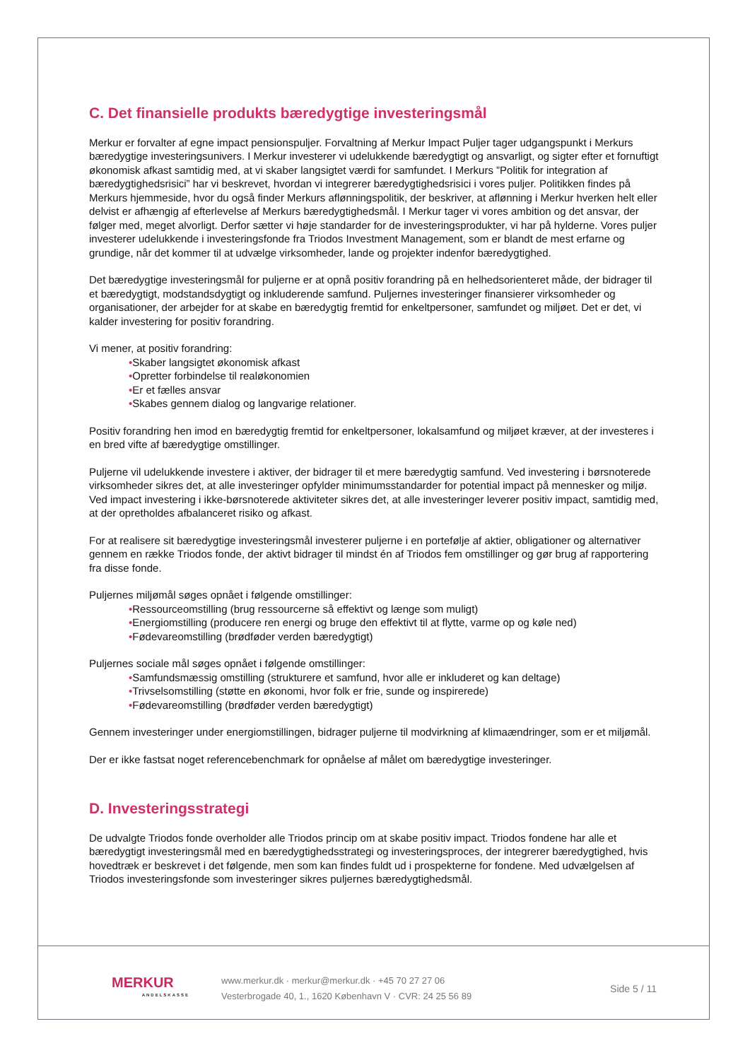C. Det finansielle produkts bæredygtige investeringsmål
Merkur er forvalter af egne impact pensionspuljer. Forvaltning af Merkur Impact Puljer tager udgangspunkt i Merkurs bæredygtige investeringsunivers. I Merkur investerer vi udelukkende bæredygtigt og ansvarligt, og sigter efter et fornuftigt økonomisk afkast samtidig med, at vi skaber langsigtet værdi for samfundet. I Merkurs ”Politik for integration af bæredygtighedsrisici” har vi beskrevet, hvordan vi integrerer bæredygtighedsrisici i vores puljer. Politikken findes på Merkurs hjemmeside, hvor du også finder Merkurs aflønningspolitik, der beskriver, at aflønning i Merkur hverken helt eller delvist er afhængig af efterlevelse af Merkurs bæredygtighedsmål. I Merkur tager vi vores ambition og det ansvar, der følger med, meget alvorligt. Derfor sætter vi høje standarder for de investeringsprodukter, vi har på hylderne. Vores puljer investerer udelukkende i investeringsfonde fra Triodos Investment Management, som er blandt de mest erfarne og grundige, når det kommer til at udvælge virksomheder, lande og projekter indenfor bæredygtighed.
Det bæredygtige investeringsmål for puljerne er at opnå positiv forandring på en helhedsorienteret måde, der bidrager til et bæredygtigt, modstandsdygtigt og inkluderende samfund. Puljernes investeringer finansierer virksomheder og organisationer, der arbejder for at skabe en bæredygtig fremtid for enkeltpersoner, samfundet og miljøet. Det er det, vi kalder investering for positiv forandring.
Vi mener, at positiv forandring:
•Skaber langsigtet økonomisk afkast
•Opretter forbindelse til realøkonomien
•Er et fælles ansvar
•Skabes gennem dialog og langvarige relationer.
Positiv forandring hen imod en bæredygtig fremtid for enkeltpersoner, lokalsamfund og miljøet kræver, at der investeres i en bred vifte af bæredygtige omstillinger.
Puljerne vil udelukkende investere i aktiver, der bidrager til et mere bæredygtig samfund. Ved investering i børsnoterede virksomheder sikres det, at alle investeringer opfylder minimumsstandarder for potential impact på mennesker og miljø. Ved impact investering i ikke-børsnoterede aktiviteter sikres det, at alle investeringer leverer positiv impact, samtidig med, at der opretholdes afbalanceret risiko og afkast.
For at realisere sit bæredygtige investeringsmål investerer puljerne i en portefølje af aktier, obligationer og alternativer gennem en række Triodos fonde, der aktivt bidrager til mindst én af Triodos fem omstillinger og gør brug af rapportering fra disse fonde.
Puljernes miljømål søges opnået i følgende omstillinger:
•Ressourceomstilling (brug ressourcerne så effektivt og længe som muligt)
•Energiomstilling (producere ren energi og bruge den effektivt til at flytte, varme op og køle ned)
•Fødevareomstilling (brødføder verden bæredygtigt)
Puljernes sociale mål søges opnået i følgende omstillinger:
•Samfundsmæssig omstilling (strukturere et samfund, hvor alle er inkluderet og kan deltage)
•Trivselsomstilling (støtte en økonomi, hvor folk er frie, sunde og inspirerede)
•Fødevareomstilling (brødføder verden bæredygtigt)
Gennem investeringer under energiomstillingen, bidrager puljerne til modvirkning af klimaændringer, som er et miljømål.
Der er ikke fastsat noget referencebenchmark for opnåelse af målet om bæredygtige investeringer.
D. Investeringsstrategi
De udvalgte Triodos fonde overholder alle Triodos princip om at skabe positiv impact. Triodos fondene har alle et bæredygtigt investeringsmål med en bæredygtighedsstrategi og investeringsproces, der integrerer bæredygtighed, hvis hovedtræk er beskrevet i det følgende, men som kan findes fuldt ud i prospekterne for fondene. Med udvælgelsen af Triodos investeringsfonde som investeringer sikres puljernes bæredygtighedsmål.
MERKUR
ANDELSKASSE
www.merkur.dk · merkur@merkur.dk · +45 70 27 27 06
Vesterbrogade 40, 1., 1620 København V · CVR: 24 25 56 89
Side 5 / 11